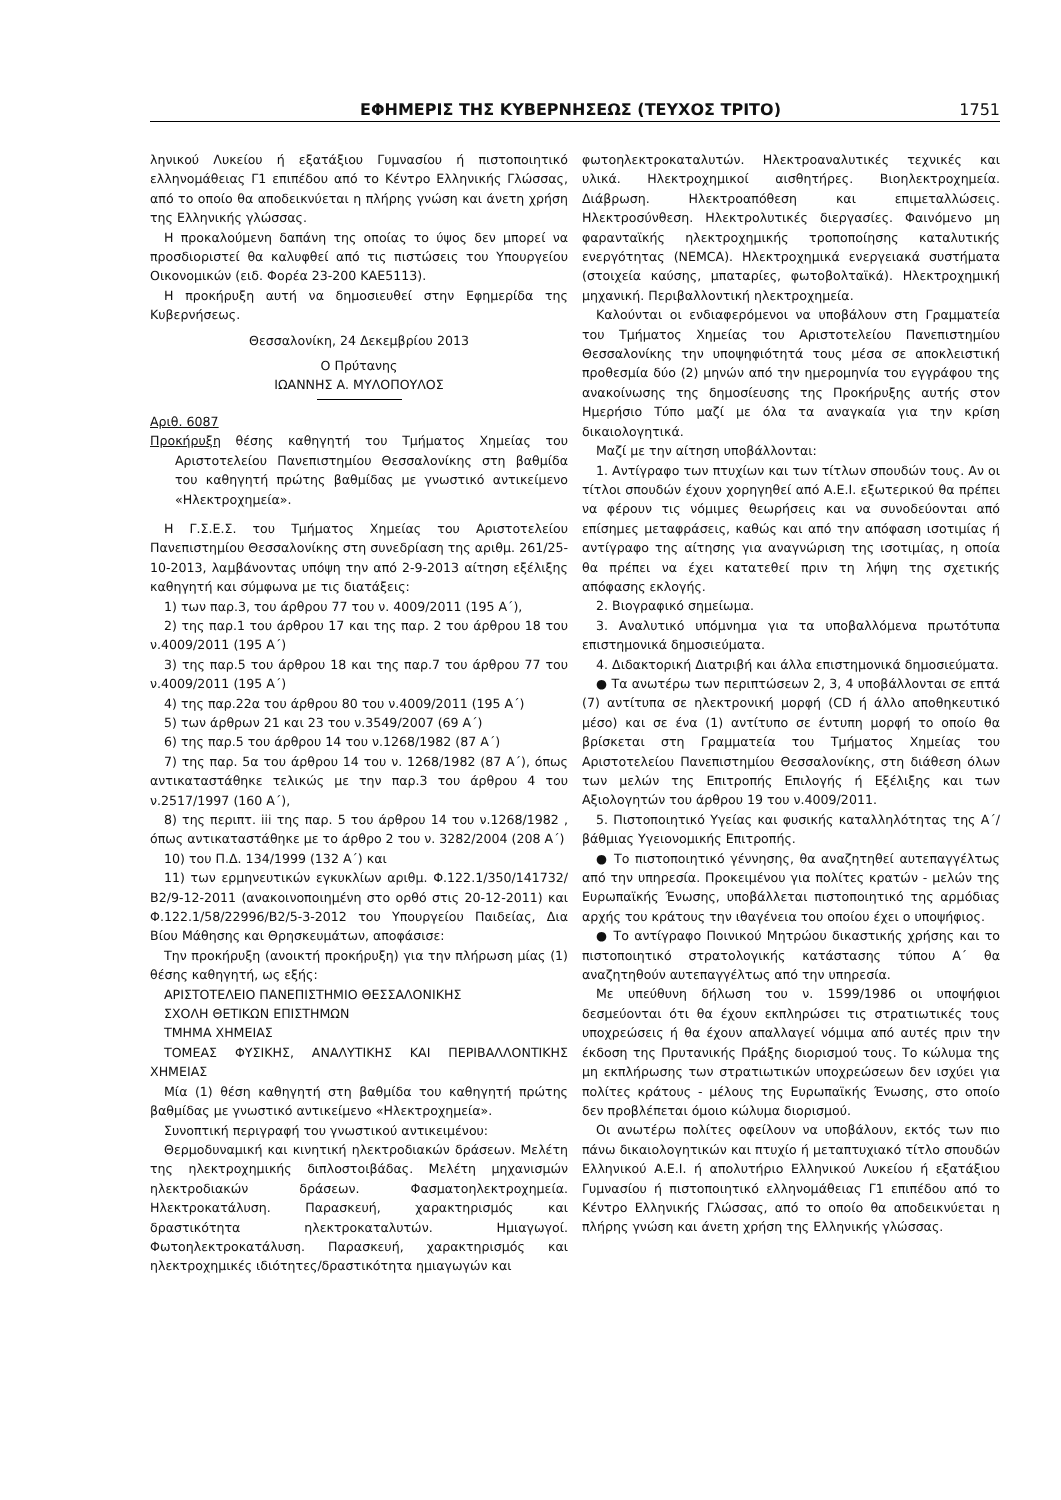ΕΦΗΜΕΡΙΣ ΤΗΣ ΚΥΒΕΡΝΗΣΕΩΣ (ΤΕΥΧΟΣ ΤΡΙΤΟ) 1751
ληνικού Λυκείου ή εξατάξιου Γυμνασίου ή πιστοποιητικό ελληνομάθειας Γ1 επιπέδου από το Κέντρο Ελληνικής Γλώσσας, από το οποίο θα αποδεικνύεται η πλήρης γνώση και άνετη χρήση της Ελληνικής γλώσσας.
Η προκαλούμενη δαπάνη της οποίας το ύψος δεν μπορεί να προσδιοριστεί θα καλυφθεί από τις πιστώσεις του Υπουργείου Οικονομικών (ειδ. Φορέα 23-200 ΚΑΕ5113).
Η προκήρυξη αυτή να δημοσιευθεί στην Εφημερίδα της Κυβερνήσεως.
Θεσσαλονίκη, 24 Δεκεμβρίου 2013
Ο Πρύτανης
ΙΩΑΝΝΗΣ Α. ΜΥΛΟΠΟΥΛΟΣ
Αριθ. 6087
Προκήρυξη θέσης καθηγητή του Τμήματος Χημείας του Αριστοτελείου Πανεπιστημίου Θεσσαλονίκης στη βαθμίδα του καθηγητή πρώτης βαθμίδας με γνωστικό αντικείμενο «Ηλεκτροχημεία».
Η Γ.Σ.Ε.Σ. του Τμήματος Χημείας του Αριστοτελείου Πανεπιστημίου Θεσσαλονίκης στη συνεδρίαση της αριθμ. 261/25-10-2013, λαμβάνοντας υπόψη την από 2-9-2013 αίτηση εξέλιξης καθηγητή και σύμφωνα με τις διατάξεις:
1) των παρ.3, του άρθρου 77 του ν. 4009/2011 (195 Α΄),
2) της παρ.1 του άρθρου 17 και της παρ. 2 του άρθρου 18 του ν.4009/2011 (195 Α΄)
3) της παρ.5 του άρθρου 18 και της παρ.7 του άρθρου 77 του ν.4009/2011 (195 Α΄)
4) της παρ.22α του άρθρου 80 του ν.4009/2011 (195 Α΄)
5) των άρθρων 21 και 23 του ν.3549/2007 (69 Α΄)
6) της παρ.5 του άρθρου 14 του ν.1268/1982 (87 Α΄)
7) της παρ. 5α του άρθρου 14 του ν. 1268/1982 (87 Α΄), όπως αντικαταστάθηκε τελικώς με την παρ.3 του άρθρου 4 του ν.2517/1997 (160 Α΄),
8) της περιπτ. iii της παρ. 5 του άρθρου 14 του ν.1268/1982 , όπως αντικαταστάθηκε με το άρθρο 2 του ν. 3282/2004 (208 Α΄)
10) του Π.Δ. 134/1999 (132 Α΄) και
11) των ερμηνευτικών εγκυκλίων αριθμ. Φ.122.1/350/141732/Β2/9-12-2011 (ανακοινοποιημένη στο ορθό στις 20-12-2011) και Φ.122.1/58/22996/Β2/5-3-2012 του Υπουργείου Παιδείας, Δια Βίου Μάθησης και Θρησκευμάτων, αποφάσισε:
Την προκήρυξη (ανοικτή προκήρυξη) για την πλήρωση μίας (1) θέσης καθηγητή, ως εξής:
ΑΡΙΣΤΟΤΕΛΕΙΟ ΠΑΝΕΠΙΣΤΗΜΙΟ ΘΕΣΣΑΛΟΝΙΚΗΣ
ΣΧΟΛΗ ΘΕΤΙΚΩΝ ΕΠΙΣΤΗΜΩΝ
ΤΜΗΜΑ ΧΗΜΕΙΑΣ
ΤΟΜΕΑΣ ΦΥΣΙΚΗΣ, ΑΝΑΛΥΤΙΚΗΣ ΚΑΙ ΠΕΡΙΒΑΛΛΟΝΤΙΚΗΣ ΧΗΜΕΙΑΣ
Μία (1) θέση καθηγητή στη βαθμίδα του καθηγητή πρώτης βαθμίδας με γνωστικό αντικείμενο «Ηλεκτροχημεία».
Συνοπτική περιγραφή του γνωστικού αντικειμένου:
Θερμοδυναμική και κινητική ηλεκτροδιακών δράσεων. Μελέτη της ηλεκτροχημικής διπλοστοιβάδας. Μελέτη μηχανισμών ηλεκτροδιακών δράσεων. Φασματοηλεκτροχημεία. Ηλεκτροκατάλυση. Παρασκευή, χαρακτηρισμός και δραστικότητα ηλεκτροκαταλυτών. Ημιαγωγοί. Φωτοηλεκτροκατάλυση. Παρασκευή, χαρακτηρισμός και ηλεκτροχημικές ιδιότητες/δραστικότητα ημιαγωγών και
φωτοηλεκτροκαταλυτών. Ηλεκτροαναλυτικές τεχνικές και υλικά. Ηλεκτροχημικοί αισθητήρες. Βιοηλεκτροχημεία. Διάβρωση. Ηλεκτροαπόθεση και επιμεταλλώσεις. Ηλεκτροσύνθεση. Ηλεκτρολυτικές διεργασίες. Φαινόμενο μη φαρανταϊκής ηλεκτροχημικής τροποποίησης καταλυτικής ενεργότητας (NEMCA). Ηλεκτροχημικά ενεργειακά συστήματα (στοιχεία καύσης, μπαταρίες, φωτοβολταϊκά). Ηλεκτροχημική μηχανική. Περιβαλλοντική ηλεκτροχημεία.
Καλούνται οι ενδιαφερόμενοι να υποβάλουν στη Γραμματεία του Τμήματος Χημείας του Αριστοτελείου Πανεπιστημίου Θεσσαλονίκης την υποψηφιότητά τους μέσα σε αποκλειστική προθεσμία δύο (2) μηνών από την ημερομηνία του εγγράφου της ανακοίνωσης της δημοσίευσης της Προκήρυξης αυτής στον Ημερήσιο Τύπο μαζί με όλα τα αναγκαία για την κρίση δικαιολογητικά.
Μαζί με την αίτηση υποβάλλονται:
1. Αντίγραφο των πτυχίων και των τίτλων σπουδών τους. Αν οι τίτλοι σπουδών έχουν χορηγηθεί από Α.Ε.Ι. εξωτερικού θα πρέπει να φέρουν τις νόμιμες θεωρήσεις και να συνοδεύονται από επίσημες μεταφράσεις, καθώς και από την απόφαση ισοτιμίας ή αντίγραφο της αίτησης για αναγνώριση της ισοτιμίας, η οποία θα πρέπει να έχει κατατεθεί πριν τη λήψη της σχετικής απόφασης εκλογής.
2. Βιογραφικό σημείωμα.
3. Αναλυτικό υπόμνημα για τα υποβαλλόμενα πρωτότυπα επιστημονικά δημοσιεύματα.
4. Διδακτορική Διατριβή και άλλα επιστημονικά δημοσιεύματα.
● Τα ανωτέρω των περιπτώσεων 2, 3, 4 υποβάλλονται σε επτά (7) αντίτυπα σε ηλεκτρονική μορφή (CD ή άλλο αποθηκευτικό μέσο) και σε ένα (1) αντίτυπο σε έντυπη μορφή το οποίο θα βρίσκεται στη Γραμματεία του Τμήματος Χημείας του Αριστοτελείου Πανεπιστημίου Θεσσαλονίκης, στη διάθεση όλων των μελών της Επιτροπής Επιλογής ή Εξέλιξης και των Αξιολογητών του άρθρου 19 του ν.4009/2011.
5. Πιστοποιητικό Υγείας και φυσικής καταλληλότητας της Α΄/βάθμιας Υγειονομικής Επιτροπής.
● Το πιστοποιητικό γέννησης, θα αναζητηθεί αυτεπαγγέλτως από την υπηρεσία. Προκειμένου για πολίτες κρατών - μελών της Ευρωπαϊκής Ένωσης, υποβάλλεται πιστοποιητικό της αρμόδιας αρχής του κράτους την ιθαγένεια του οποίου έχει ο υποψήφιος.
● Το αντίγραφο Ποινικού Μητρώου δικαστικής χρήσης και το πιστοποιητικό στρατολογικής κατάστασης τύπου Α΄ θα αναζητηθούν αυτεπαγγέλτως από την υπηρεσία.
Με υπεύθυνη δήλωση του ν. 1599/1986 οι υποψήφιοι δεσμεύονται ότι θα έχουν εκπληρώσει τις στρατιωτικές τους υποχρεώσεις ή θα έχουν απαλλαγεί νόμιμα από αυτές πριν την έκδοση της Πρυτανικής Πράξης διορισμού τους. Το κώλυμα της μη εκπλήρωσης των στρατιωτικών υποχρεώσεων δεν ισχύει για πολίτες κράτους - μέλους της Ευρωπαϊκής Ένωσης, στο οποίο δεν προβλέπεται όμοιο κώλυμα διορισμού.
Οι ανωτέρω πολίτες οφείλουν να υποβάλουν, εκτός των πιο πάνω δικαιολογητικών και πτυχίο ή μεταπτυχιακό τίτλο σπουδών Ελληνικού Α.Ε.Ι. ή απολυτήριο Ελληνικού Λυκείου ή εξατάξιου Γυμνασίου ή πιστοποιητικό ελληνομάθειας Γ1 επιπέδου από το Κέντρο Ελληνικής Γλώσσας, από το οποίο θα αποδεικνύεται η πλήρης γνώση και άνετη χρήση της Ελληνικής γλώσσας.